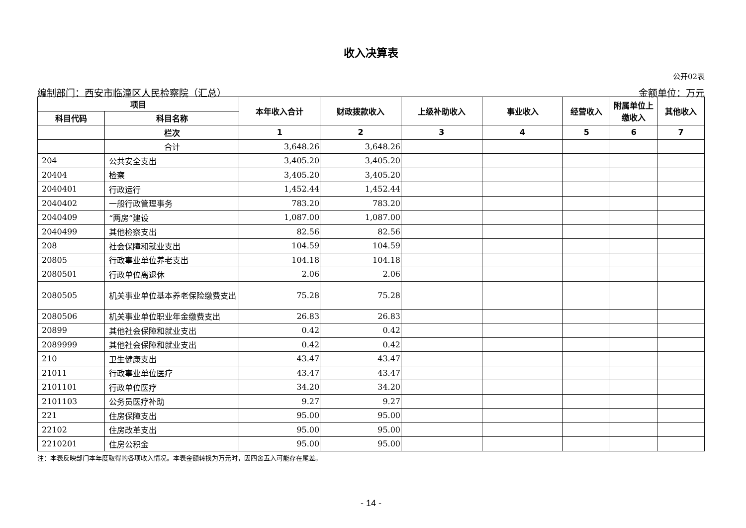收入决算表
公开02表
编制部门：西安市临潼区人民检察院（汇总） 金额单位：万元
| 项目 | | 本年收入合计 | 财政拨款收入 | 上级补助收入 | 事业收入 | 经营收入 | 附属单位上缴收入 | 其他收入 |
| --- | --- | --- | --- | --- | --- | --- | --- | --- |
| 科目代码 | 科目名称 | | | | | | | |
| | 栏次 | 1 | 2 | 3 | 4 | 5 | 6 | 7 |
| | 合计 | 3,648.26 | 3,648.26 | | | | | |
| 204 | 公共安全支出 | 3,405.20 | 3,405.20 | | | | | |
| 20404 | 检察 | 3,405.20 | 3,405.20 | | | | | |
| 2040401 | 行政运行 | 1,452.44 | 1,452.44 | | | | | |
| 2040402 | 一般行政管理事务 | 783.20 | 783.20 | | | | | |
| 2040409 | “两房”建设 | 1,087.00 | 1,087.00 | | | | | |
| 2040499 | 其他检察支出 | 82.56 | 82.56 | | | | | |
| 208 | 社会保障和就业支出 | 104.59 | 104.59 | | | | | |
| 20805 | 行政事业单位养老支出 | 104.18 | 104.18 | | | | | |
| 2080501 | 行政单位离退休 | 2.06 | 2.06 | | | | | |
| 2080505 | 机关事业单位基本养老保险缴费支出 | 75.28 | 75.28 | | | | | |
| 2080506 | 机关事业单位职业年金缴费支出 | 26.83 | 26.83 | | | | | |
| 20899 | 其他社会保障和就业支出 | 0.42 | 0.42 | | | | | |
| 2089999 | 其他社会保障和就业支出 | 0.42 | 0.42 | | | | | |
| 210 | 卫生健康支出 | 43.47 | 43.47 | | | | | |
| 21011 | 行政事业单位医疗 | 43.47 | 43.47 | | | | | |
| 2101101 | 行政单位医疗 | 34.20 | 34.20 | | | | | |
| 2101103 | 公务员医疗补助 | 9.27 | 9.27 | | | | | |
| 221 | 住房保障支出 | 95.00 | 95.00 | | | | | |
| 22102 | 住房改革支出 | 95.00 | 95.00 | | | | | |
| 2210201 | 住房公积金 | 95.00 | 95.00 | | | | | |
注：本表反映部门本年度取得的各项收入情况。本表金额转换为万元时，因四舍五入可能存在尾差。
- 14 -